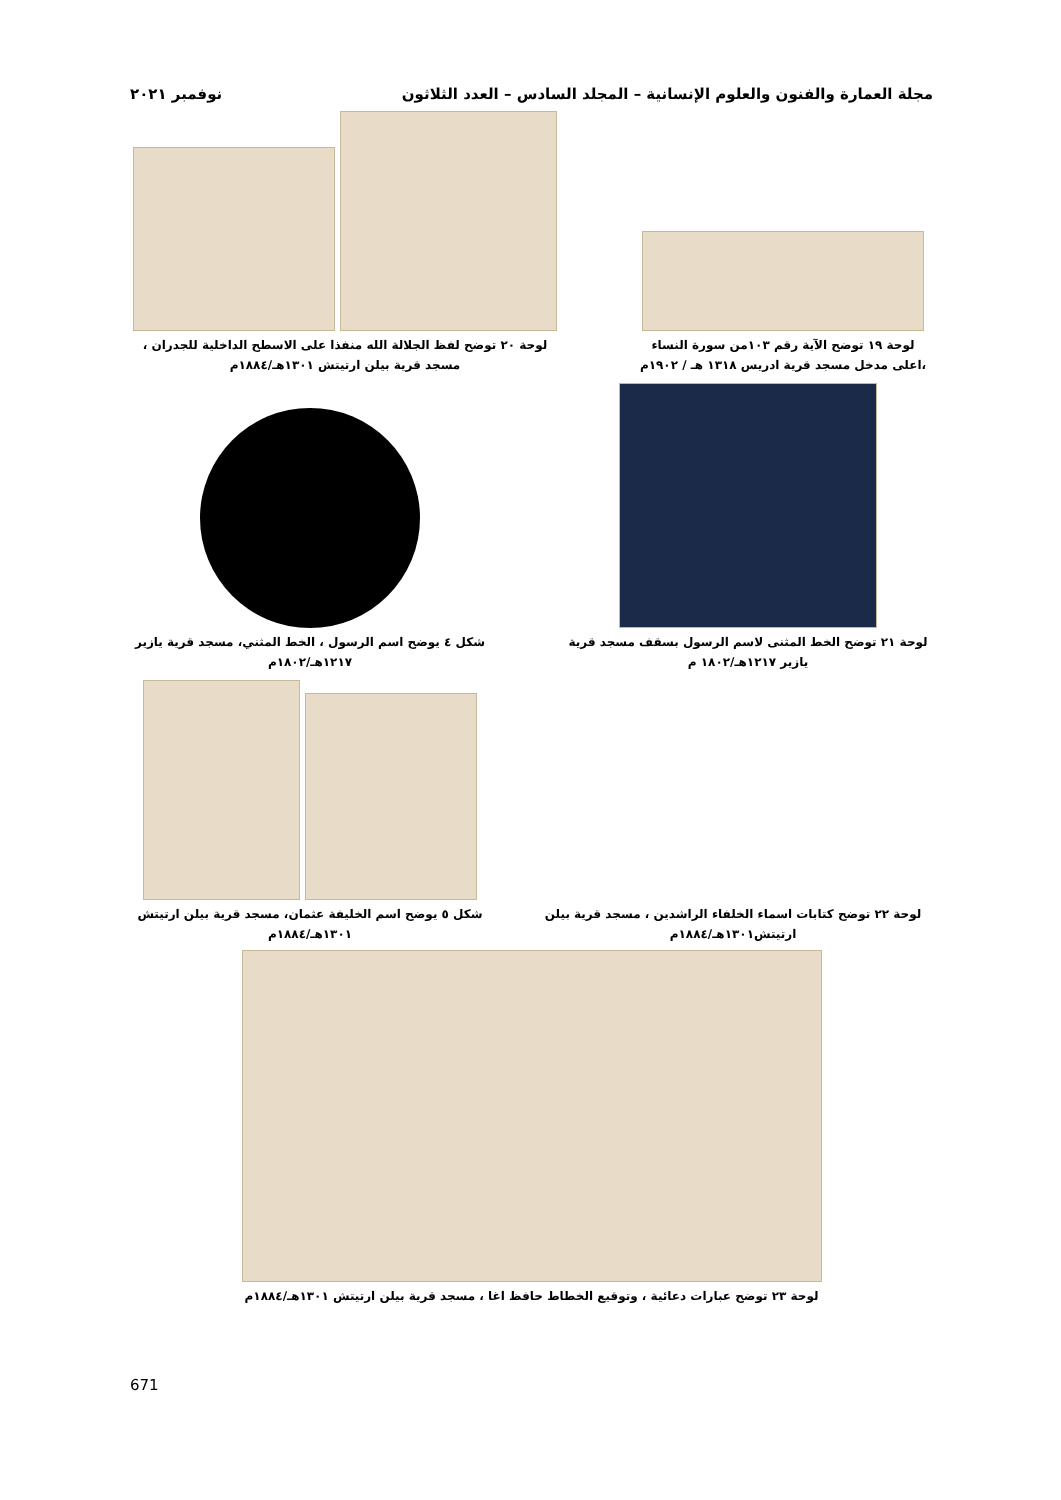مجلة العمارة والفنون والعلوم الإنسانية – المجلد السادس – العدد الثلاثون نوفمبر ٢٠٢١
لوحة ١٩ توضح الآية رقم ١٠٣من سورة النساء ،اعلى مدخل مسجد قرية ادريس ١٣١٨ هـ / ١٩٠٢م
لوحة ٢٠ توضح لفظ الجلالة الله منفذا على الاسطح الداخلية للجدران ، مسجد قرية بيلن ارتيتش ١٣٠١هـ/١٨٨٤م
لوحة ٢١ توضح الخط المثنى لاسم الرسول بسقف مسجد قرية يازير ١٢١٧هـ/١٨٠٢ م
شكل ٤ يوضح اسم الرسول ، الخط المثني، مسجد قرية يازير ١٢١٧هـ/١٨٠٢م
لوحة ٢٢ توضح كتابات اسماء الخلفاء الراشدين ، مسجد قرية بيلن ارتيتش١٣٠١هـ/١٨٨٤م
شكل ٥ يوضح اسم الخليفة عثمان، مسجد قرية بيلن ارتيتش ١٣٠١هـ/١٨٨٤م
لوحة ٢٣ توضح عبارات دعائية ، وتوقيع الخطاط حافظ اغا ، مسجد قرية بيلن ارتيتش ١٣٠١هـ/١٨٨٤م
671